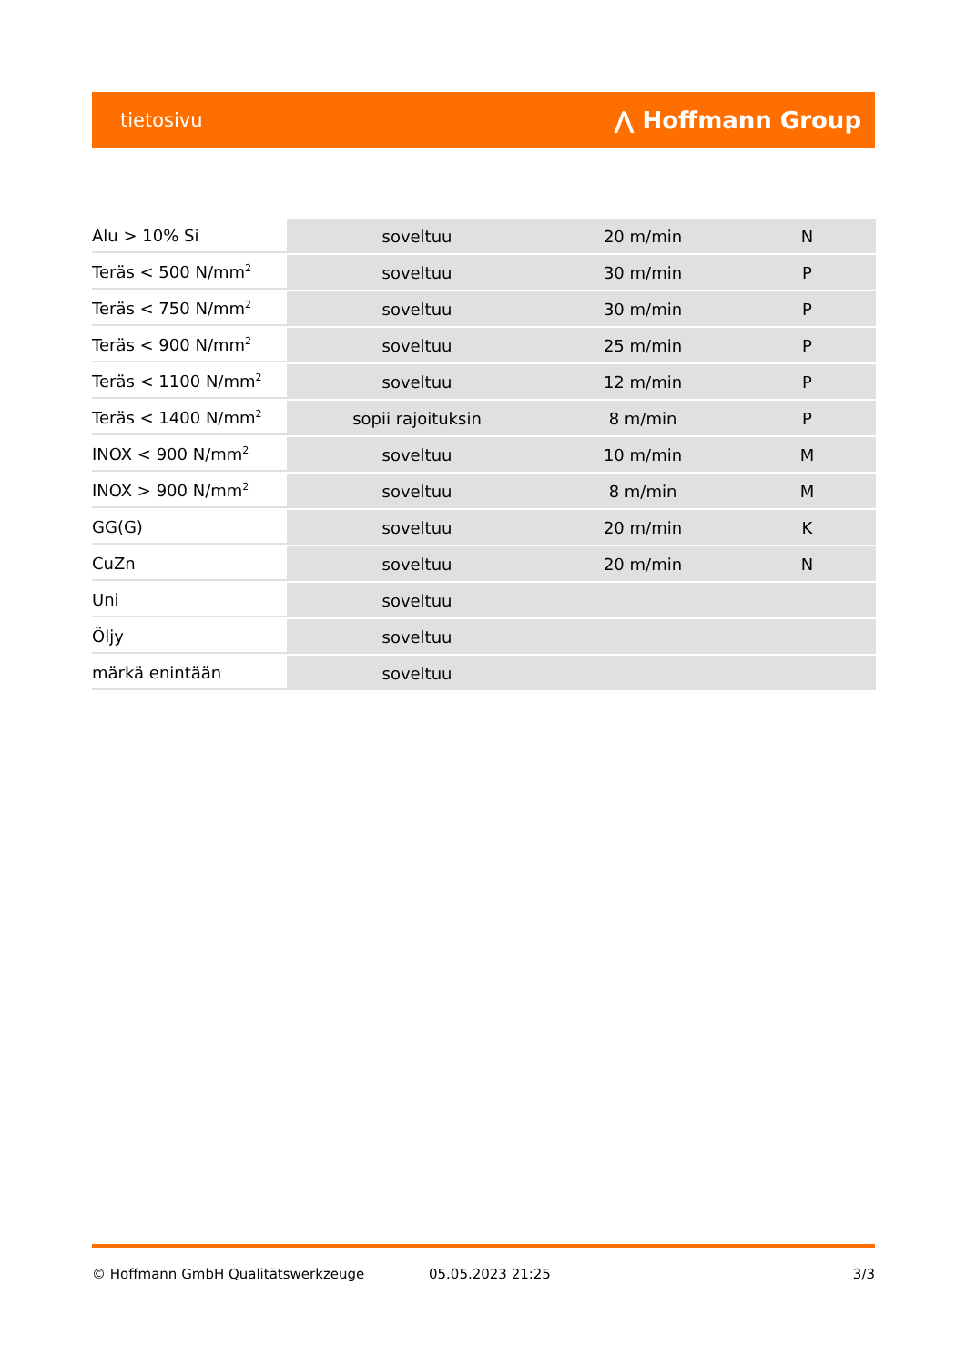tietosivu ⋀ Hoffmann Group
| Alu > 10% Si | soveltuu | 20 m/min | N |
| Teräs < 500 N/mm<sup>2</sup> | soveltuu | 30 m/min | P |
| Teräs < 750 N/mm<sup>2</sup> | soveltuu | 30 m/min | P |
| Teräs < 900 N/mm<sup>2</sup> | soveltuu | 25 m/min | P |
| Teräs < 1100 N/mm<sup>2</sup> | soveltuu | 12 m/min | P |
| Teräs < 1400 N/mm<sup>2</sup> | sopii rajoituksin | 8 m/min | P |
| INOX < 900 N/mm<sup>2</sup> | soveltuu | 10 m/min | M |
| INOX > 900 N/mm<sup>2</sup> | soveltuu | 8 m/min | M |
| GG(G) | soveltuu | 20 m/min | K |
| CuZn | soveltuu | 20 m/min | N |
| Uni | soveltuu | | |
| Öljy | soveltuu | | |
| märkä enintään | soveltuu | | |
© Hoffmann GmbH Qualitätswerkzeuge 05.05.2023 21:25 3/3